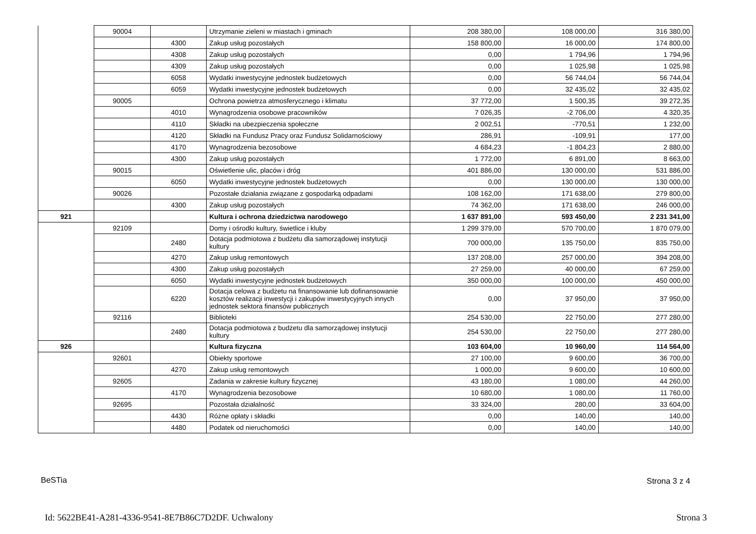| | 90004 | | Utrzymanie zieleni w miastach i gminach | 208 380,00 | 108 000,00 | 316 380,00 |
| | | 4300 | Zakup usług pozostałych | 158 800,00 | 16 000,00 | 174 800,00 |
| | | 4308 | Zakup usług pozostałych | 0,00 | 1 794,96 | 1 794,96 |
| | | 4309 | Zakup usług pozostałych | 0,00 | 1 025,98 | 1 025,98 |
| | | 6058 | Wydatki inwestycyjne jednostek budżetowych | 0,00 | 56 744,04 | 56 744,04 |
| | | 6059 | Wydatki inwestycyjne jednostek budżetowych | 0,00 | 32 435,02 | 32 435,02 |
| | 90005 | | Ochrona powietrza atmosferycznego i klimatu | 37 772,00 | 1 500,35 | 39 272,35 |
| | | 4010 | Wynagrodzenia osobowe pracowników | 7 026,35 | -2 706,00 | 4 320,35 |
| | | 4110 | Składki na ubezpieczenia społeczne | 2 002,51 | -770,51 | 1 232,00 |
| | | 4120 | Składki na Fundusz Pracy oraz Fundusz Solidarnościowy | 286,91 | -109,91 | 177,00 |
| | | 4170 | Wynagrodzenia bezosobowe | 4 684,23 | -1 804,23 | 2 880,00 |
| | | 4300 | Zakup usług pozostałych | 1 772,00 | 6 891,00 | 8 663,00 |
| | 90015 | | Oświetlenie ulic, placów i dróg | 401 886,00 | 130 000,00 | 531 886,00 |
| | | 6050 | Wydatki inwestycyjne jednostek budżetowych | 0,00 | 130 000,00 | 130 000,00 |
| | 90026 | | Pozostałe działania związane z gospodarką odpadami | 108 162,00 | 171 638,00 | 279 800,00 |
| | | 4300 | Zakup usług pozostałych | 74 362,00 | 171 638,00 | 246 000,00 |
| 921 | | | Kultura i ochrona dziedzictwa narodowego | 1 637 891,00 | 593 450,00 | 2 231 341,00 |
| | 92109 | | Domy i ośrodki kultury, świetlice i kluby | 1 299 379,00 | 570 700,00 | 1 870 079,00 |
| | | 2480 | Dotacja podmiotowa z budżetu dla samorządowej instytucji kultury | 700 000,00 | 135 750,00 | 835 750,00 |
| | | 4270 | Zakup usług remontowych | 137 208,00 | 257 000,00 | 394 208,00 |
| | | 4300 | Zakup usług pozostałych | 27 259,00 | 40 000,00 | 67 259,00 |
| | | 6050 | Wydatki inwestycyjne jednostek budżetowych | 350 000,00 | 100 000,00 | 450 000,00 |
| | | 6220 | Dotacja celowa z budżetu na finansowanie lub dofinansowanie kosztów realizacji inwestycji i zakupów inwestycyjnych innych jednostek sektora finansów publicznych | 0,00 | 37 950,00 | 37 950,00 |
| | 92116 | | Biblioteki | 254 530,00 | 22 750,00 | 277 280,00 |
| | | 2480 | Dotacja podmiotowa z budżetu dla samorządowej instytucji kultury | 254 530,00 | 22 750,00 | 277 280,00 |
| 926 | | | Kultura fizyczna | 103 604,00 | 10 960,00 | 114 564,00 |
| | 92601 | | Obiekty sportowe | 27 100,00 | 9 600,00 | 36 700,00 |
| | | 4270 | Zakup usług remontowych | 1 000,00 | 9 600,00 | 10 600,00 |
| | 92605 | | Zadania w zakresie kultury fizycznej | 43 180,00 | 1 080,00 | 44 260,00 |
| | | 4170 | Wynagrodzenia bezosobowe | 10 680,00 | 1 080,00 | 11 760,00 |
| | 92695 | | Pozostała działalność | 33 324,00 | 280,00 | 33 604,00 |
| | | 4430 | Różne opłaty i składki | 0,00 | 140,00 | 140,00 |
| | | 4480 | Podatek od nieruchomości | 0,00 | 140,00 | 140,00 |
BeSTia Strona 3 z 4
Id: 5622BE41-A281-4336-9541-8E7B86C7D2DF. Uchwalony
Strona 3